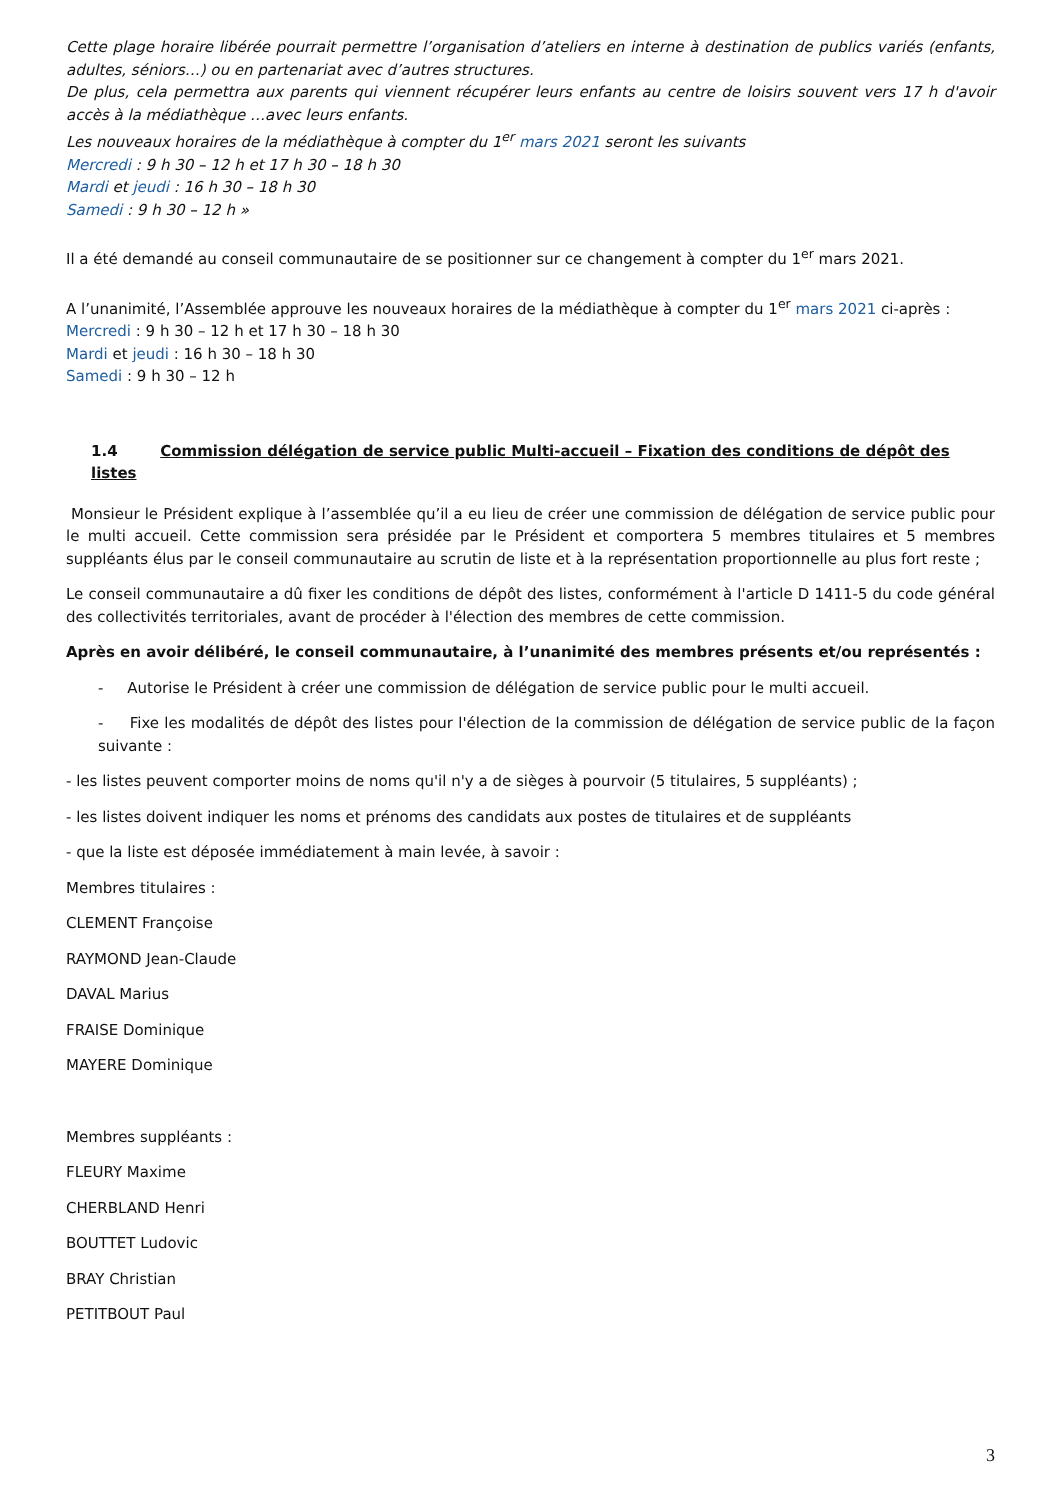Cette plage horaire libérée pourrait permettre l’organisation d’ateliers en interne à destination de publics variés (enfants, adultes, séniors…) ou en partenariat avec d’autres structures.
De plus, cela permettra aux parents qui viennent récupérer leurs enfants au centre de loisirs souvent vers 17 h d'avoir accès à la médiathèque …avec leurs enfants.
Les nouveaux horaires de la médiathèque à compter du 1<sup>er</sup> mars 2021 seront les suivants
Mercredi : 9 h 30 – 12 h et 17 h 30 – 18 h 30
Mardi et jeudi : 16 h 30 – 18 h 30
Samedi : 9 h 30 – 12 h »
Il a été demandé au conseil communautaire de se positionner sur ce changement à compter du 1<sup>er</sup> mars 2021.
A l’unanimité, l’Assemblée approuve les nouveaux horaires de la médiathèque à compter du 1<sup>er</sup> mars 2021 ci-après :
Mercredi : 9 h 30 – 12 h et 17 h 30 – 18 h 30
Mardi et jeudi : 16 h 30 – 18 h 30
Samedi : 9 h 30 – 12 h
1.4 Commission délégation de service public Multi-accueil – Fixation des conditions de dépôt des listes
Monsieur le Président explique à l’assemblée qu’il a eu lieu de créer une commission de délégation de service public pour le multi accueil. Cette commission sera présidée par le Président et comportera 5 membres titulaires et 5 membres suppléants élus par le conseil communautaire au scrutin de liste et à la représentation proportionnelle au plus fort reste ;
Le conseil communautaire a dû fixer les conditions de dépôt des listes, conformément à l'article D 1411-5 du code général des collectivités territoriales, avant de procéder à l'élection des membres de cette commission.
Après en avoir délibéré, le conseil communautaire, à l’unanimité des membres présents et/ou représentés :
- Autorise le Président à créer une commission de délégation de service public pour le multi accueil.
- Fixe les modalités de dépôt des listes pour l'élection de la commission de délégation de service public de la façon suivante :
- les listes peuvent comporter moins de noms qu'il n'y a de sièges à pourvoir (5 titulaires, 5 suppléants) ;
- les listes doivent indiquer les noms et prénoms des candidats aux postes de titulaires et de suppléants
- que la liste est déposée immédiatement à main levée, à savoir :
Membres titulaires :
CLEMENT Françoise
RAYMOND Jean-Claude
DAVAL Marius
FRAISE Dominique
MAYERE Dominique
Membres suppléants :
FLEURY Maxime
CHERBLAND Henri
BOUTTET Ludovic
BRAY Christian
PETITBOUT Paul
3